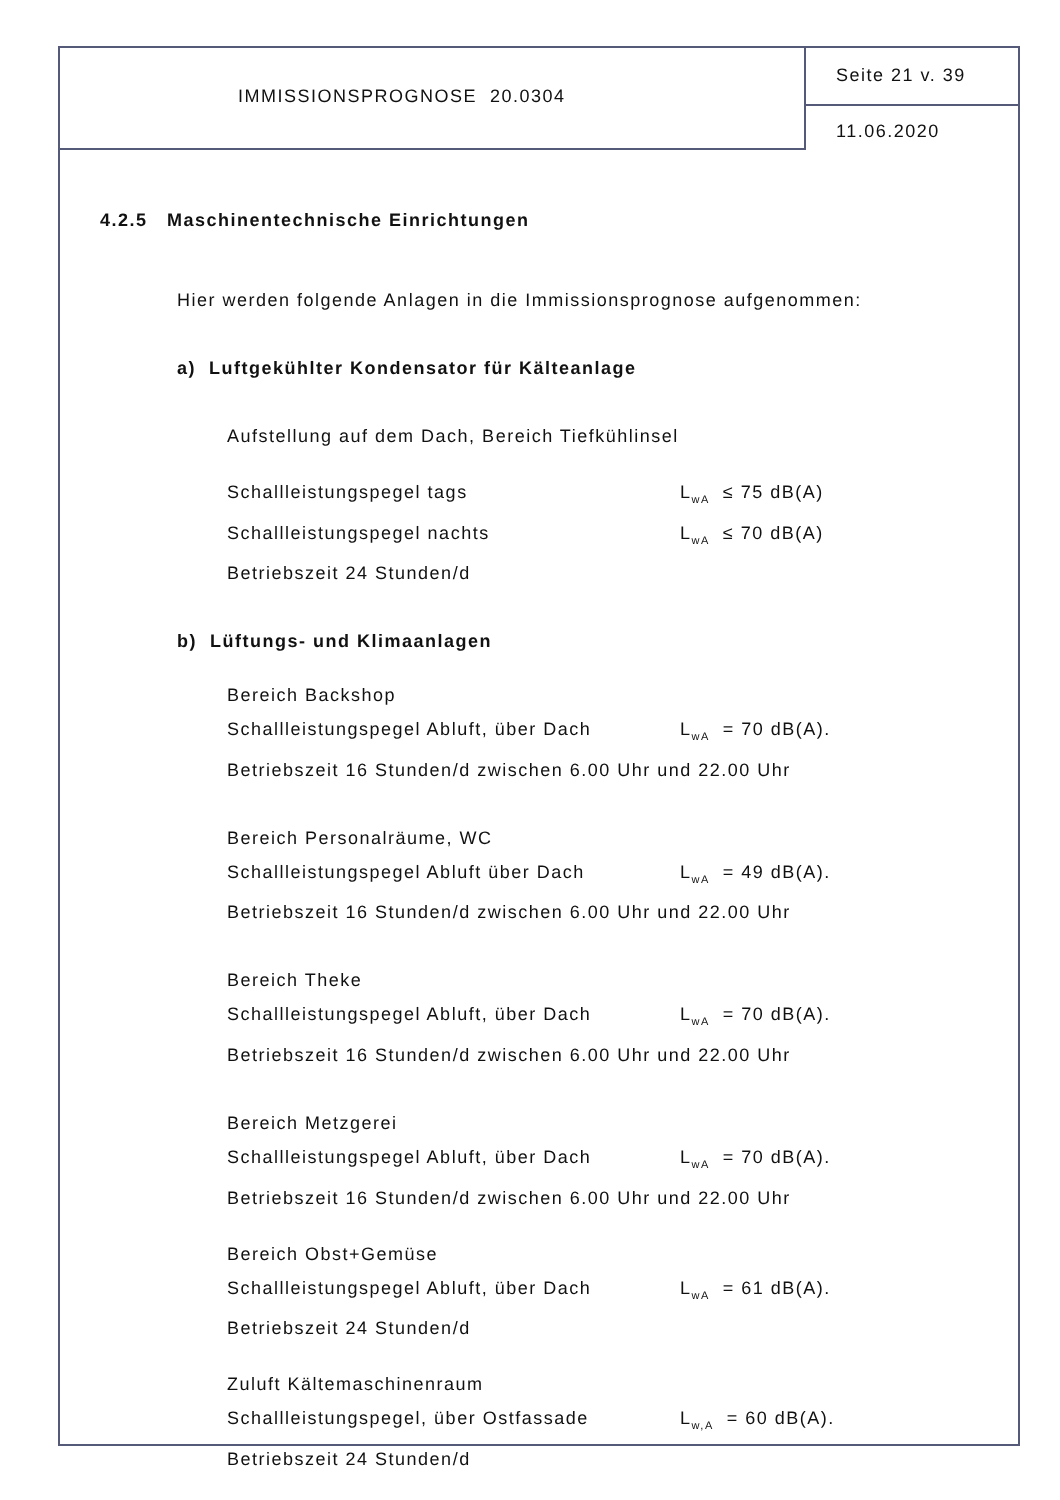IMMISSIONSPROGNOSE 20.0304
Seite 21 v. 39
11.06.2020
4.2.5 Maschinentechnische Einrichtungen
Hier werden folgende Anlagen in die Immissionsprognose aufgenommen:
a) Luftgekühlter Kondensator für Kälteanlage
Aufstellung auf dem Dach, Bereich Tiefkühlinsel
Schallleistungspegel tags L<sub>wA</sub> ≤ 75 dB(A)
Schallleistungspegel nachts L<sub>wA</sub> ≤ 70 dB(A)
Betriebszeit 24 Stunden/d
b) Lüftungs- und Klimaanlagen
Bereich Backshop
Schallleistungspegel Abluft, über Dach L<sub>wA</sub> = 70 dB(A).
Betriebszeit 16 Stunden/d zwischen 6.00 Uhr und 22.00 Uhr
Bereich Personalräume, WC
Schallleistungspegel Abluft über Dach L<sub>wA</sub> = 49 dB(A).
Betriebszeit 16 Stunden/d zwischen 6.00 Uhr und 22.00 Uhr
Bereich Theke
Schallleistungspegel Abluft, über Dach L<sub>wA</sub> = 70 dB(A).
Betriebszeit 16 Stunden/d zwischen 6.00 Uhr und 22.00 Uhr
Bereich Metzgerei
Schallleistungspegel Abluft, über Dach L<sub>wA</sub> = 70 dB(A).
Betriebszeit 16 Stunden/d zwischen 6.00 Uhr und 22.00 Uhr
Bereich Obst+Gemüse
Schallleistungspegel Abluft, über Dach L<sub>wA</sub> = 61 dB(A).
Betriebszeit 24 Stunden/d
Zuluft Kältemaschinenraum
Schallleistungspegel, über Ostfassade L<sub>w,A</sub> = 60 dB(A).
Betriebszeit 24 Stunden/d